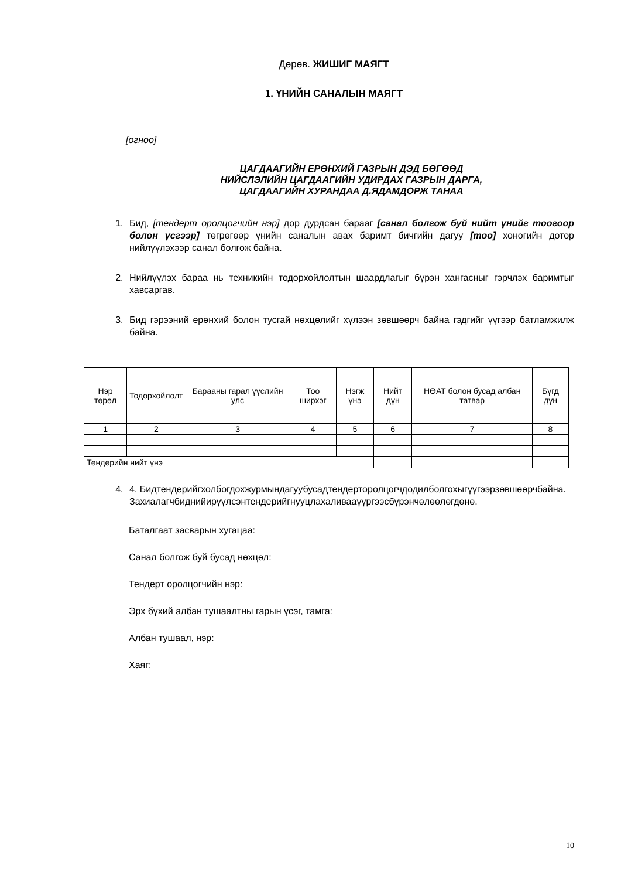Дөрөв. ЖИШИГ МАЯГТ
1. ҮНИЙН САНАЛЫН МАЯГТ
[огноо]
ЦАГДААГИЙН ЕРӨНХИЙ ГАЗРЫН ДЭД БӨГӨӨД
НИЙСЛЭЛИЙН ЦАГДААГИЙН УДИРДАХ ГАЗРЫН ДАРГА,
ЦАГДААГИЙН ХУРАНДАА Д.ЯДАМДОРЖ ТАНАА
1. Бид, [тендерт оролцогчийн нэр] дор дурдсан барааг [санал болгож буй нийт үнийг тоогоор болон үсгээр] төгрөгөөр үнийн саналын авах баримт бичгийн дагуу [тоо] хоногийн дотор нийлүүлэхээр санал болгож байна.
2. Нийлүүлэх бараа нь техникийн тодорхойлолтын шаардлагыг бүрэн хангасныг гэрчлэх баримтыг хавсаргав.
3. Бид гэрээний ерөнхий болон тусгай нөхцөлийг хүлээн зөвшөөрч байна гэдгийг үүгээр батламжилж байна.
| Нэр төрөл | Тодорхойлолт | Барааны гарал үүслийн улс | Тоо ширхэг | Нэгж үнэ | Нийт дүн | НӨАТ болон бусад албан татвар | Бүгд дүн |
| --- | --- | --- | --- | --- | --- | --- | --- |
| 1 | 2 | 3 | 4 | 5 | 6 | 7 | 8 |
| Тендерийн нийт үнэ | | | | | | | |
4. 4. Бидтендерийгхолбогдохжурмындагуубусадтендерторолцогчдодилболгохыгүүгээрзөвшөөрчбайна. Захиалагчбиднийирүүлсэнтендерийгнууцлахаливааүүргээсбүрэнчөлөөлөгдөнө.
Баталгаат засварын хугацаа:
Санал болгож буй бусад нөхцөл:
Тендерт оролцогчийн нэр:
Эрх бүхий албан тушаалтны гарын үсэг, тамга:
Албан тушаал, нэр:
Хаяг:
10